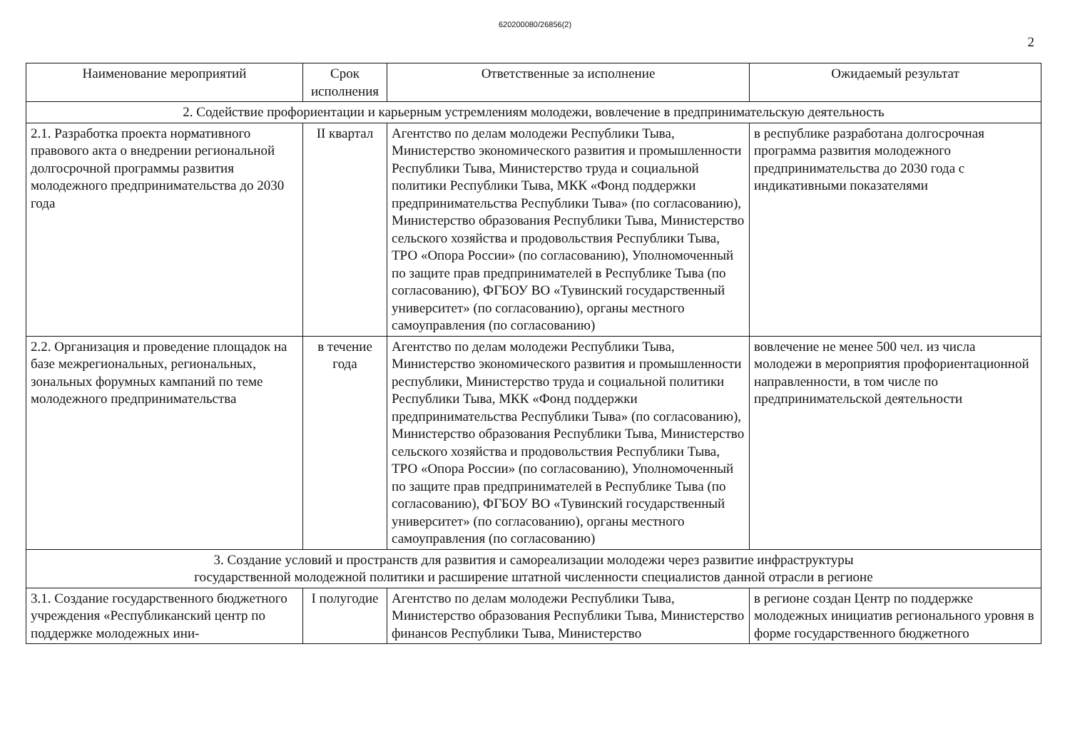620200080/26856(2)
2
| Наименование мероприятий | Срок исполнения | Ответственные за исполнение | Ожидаемый результат |
| --- | --- | --- | --- |
| 2. Содействие профориентации и карьерным устремлениям молодежи, вовлечение в предпринимательскую деятельность | | | |
| 2.1. Разработка проекта нормативного правового акта о внедрении региональной долгосрочной программы развития молодежного предпринимательства до 2030 года | II квартал | Агентство по делам молодежи Республики Тыва, Министерство экономического развития и промышленности Республики Тыва, Министерство труда и социальной политики Республики Тыва, МКК «Фонд поддержки предпринимательства Республики Тыва» (по согласованию), Министерство образования Республики Тыва, Министерство сельского хозяйства и продовольствия Республики Тыва, ТРО «Опора России» (по согласованию), Уполномоченный по защите прав предпринимателей в Республике Тыва (по согласованию), ФГБОУ ВО «Тувинский государственный университет» (по согласованию), органы местного самоуправления (по согласованию) | в республике разработана долгосрочная программа развития молодежного предпринимательства до 2030 года с индикативными показателями |
| 2.2. Организация и проведение площадок на базе межрегиональных, региональных, зональных форумных кампаний по теме молодежного предпринимательства | в течение года | Агентство по делам молодежи Республики Тыва, Министерство экономического развития и промышленности республики, Министерство труда и социальной политики Республики Тыва, МКК «Фонд поддержки предпринимательства Республики Тыва» (по согласованию), Министерство образования Республики Тыва, Министерство сельского хозяйства и продовольствия Республики Тыва, ТРО «Опора России» (по согласованию), Уполномоченный по защите прав предпринимателей в Республике Тыва (по согласованию), ФГБОУ ВО «Тувинский государственный университет» (по согласованию), органы местного самоуправления (по согласованию) | вовлечение не менее 500 чел. из числа молодежи в мероприятия профориентационной направленности, в том числе по предпринимательской деятельности |
| 3. Создание условий и пространств для развития и самореализации молодежи через развитие инфраструктуры государственной молодежной политики и расширение штатной численности специалистов данной отрасли в регионе | | | |
| 3.1. Создание государственного бюджетного учреждения «Республиканский центр по поддержке молодежных ини- | I полугодие | Агентство по делам молодежи Республики Тыва, Министерство образования Республики Тыва, Министерство финансов Республики Тыва, Министерство | в регионе создан Центр по поддержке молодежных инициатив регионального уровня в форме государственного бюджетного |